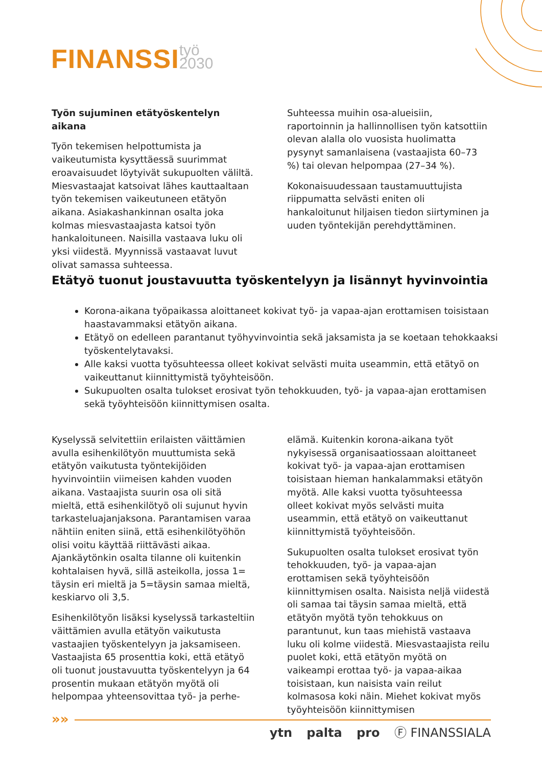FINANSSI työ
2030
Työn sujuminen etätyöskentelyn aikana
Työn tekemisen helpottumista ja vaikeutumista kysyttäessä suurimmat eroavaisuudet löytyivät sukupuolten väliltä. Miesvastaajat katsoivat lähes kauttaaltaan työn tekemisen vaikeutuneen etätyön aikana. Asiakashankinnan osalta joka kolmas miesvastaajasta katsoi työn hankaloituneen. Naisilla vastaava luku oli yksi viidestä. Myynnissä vastaavat luvut olivat samassa suhteessa.
Suhteessa muihin osa-alueisiin, raportoinnin ja hallinnollisen työn katsottiin olevan alalla olo vuosista huolimatta pysynyt samanlaisena (vastaajista 60–73 %) tai olevan helpompaa (27–34 %).
Kokonaisuudessaan taustamuuttujista riippumatta selvästi eniten oli hankaloitunut hiljaisen tiedon siirtyminen ja uuden työntekijän perehdyttäminen.
Etätyö tuonut joustavuutta työskentelyyn ja lisännyt hyvinvointia
Korona-aikana työpaikassa aloittaneet kokivat työ- ja vapaa-ajan erottamisen toisistaan haastavammaksi etätyön aikana.
Etätyö on edelleen parantanut työhyvinvointia sekä jaksamista ja se koetaan tehokkaaksi työskentelytavaksi.
Alle kaksi vuotta työsuhteessa olleet kokivat selvästi muita useammin, että etätyö on vaikeuttanut kiinnittymistä työyhteisöön.
Sukupuolten osalta tulokset erosivat työn tehokkuuden, työ- ja vapaa-ajan erottamisen sekä työyhteisöön kiinnittymisen osalta.
Kyselyssä selvitettiin erilaisten väittämien avulla esihenkilötyön muuttumista sekä etätyön vaikutusta työntekijöiden hyvinvointiin viimeisen kahden vuoden aikana. Vastaajista suurin osa oli sitä mieltä, että esihenkilötyö oli sujunut hyvin tarkasteluajanjaksona. Parantamisen varaa nähtiin eniten siinä, että esihenkilötyöhön olisi voitu käyttää riittävästi aikaa. Ajankäytönkin osalta tilanne oli kuitenkin kohtalaisen hyvä, sillä asteikolla, jossa 1= täysin eri mieltä ja 5=täysin samaa mieltä, keskiarvo oli 3,5.
Esihenkilötyön lisäksi kyselyssä tarkasteltiin väittämien avulla etätyön vaikutusta vastaajien työskentelyyn ja jaksamiseen. Vastaajista 65 prosenttia koki, että etätyö oli tuonut joustavuutta työskentelyyn ja 64 prosentin mukaan etätyön myötä oli helpompaa yhteensovittaa työ- ja perhe-
elämä. Kuitenkin korona-aikana työt nykyisessä organisaatiossaan aloittaneet kokivat työ- ja vapaa-ajan erottamisen toisistaan hieman hankalammaksi etätyön myötä. Alle kaksi vuotta työsuhteessa olleet kokivat myös selvästi muita useammin, että etätyö on vaikeuttanut kiinnittymistä työyhteisöön.
Sukupuolten osalta tulokset erosivat työn tehokkuuden, työ- ja vapaa-ajan erottamisen sekä työyhteisöön kiinnittymisen osalta. Naisista neljä viidestä oli samaa tai täysin samaa mieltä, että etätyön myötä työn tehokkuus on parantunut, kun taas miehistä vastaava luku oli kolme viidestä. Miesvastaajista reilu puolet koki, että etätyön myötä on vaikeampi erottaa työ- ja vapaa-aikaa toisistaan, kun naisista vain reilut kolmasosa koki näin. Miehet kokivat myös työyhteisöön kiinnittymisen
»»
ytn palta pro Ⓕ FINANSSIALA